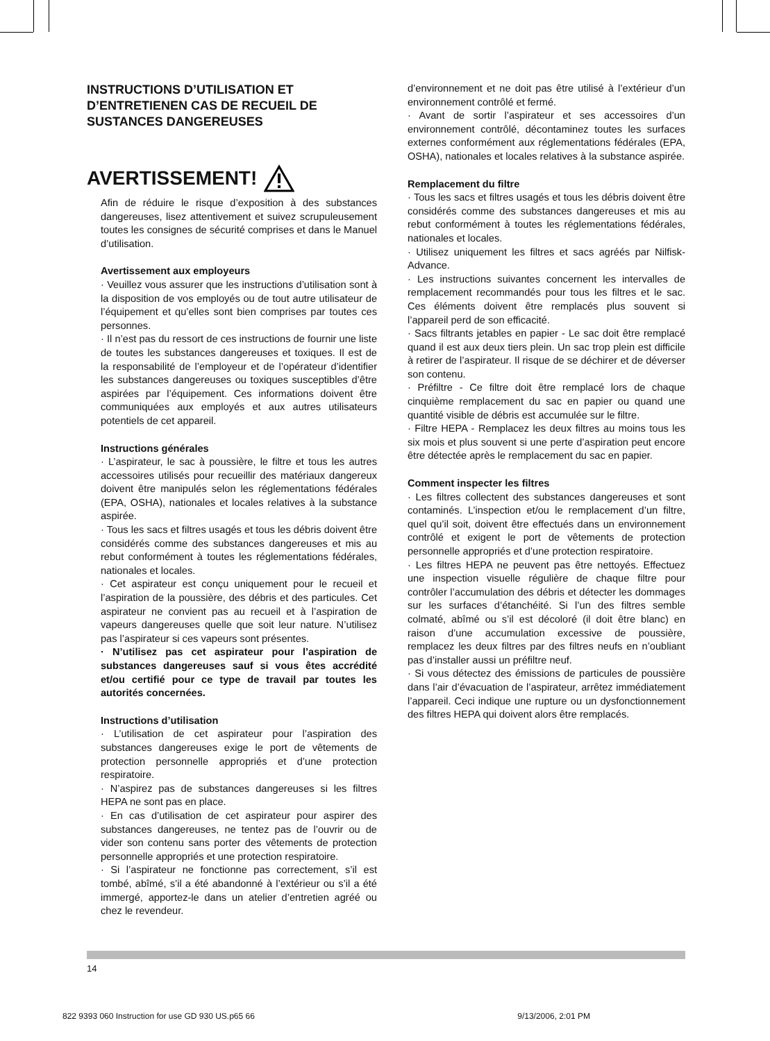INSTRUCTIONS D’UTILISATION ET D’ENTRETIENEN CAS DE RECUEIL DE SUSTANCES DANGEREUSES
AVERTISSEMENT!
Afin de réduire le risque d’exposition à des substances dangereuses, lisez attentivement et suivez scrupuleusement toutes les consignes de sécurité comprises et dans le Manuel d’utilisation.
Avertissement aux employeurs
· Veuillez vous assurer que les instructions d’utilisation sont à la disposition de vos employés ou de tout autre utilisateur de l’équipement et qu’elles sont bien comprises par toutes ces personnes.
· Il n’est pas du ressort de ces instructions de fournir une liste de toutes les substances dangereuses et toxiques. Il est de la responsabilité de l’employeur et de l’opérateur d’identifier les substances dangereuses ou toxiques susceptibles d’être aspirées par l’équipement. Ces informations doivent être communiquées aux employés et aux autres utilisateurs potentiels de cet appareil.
Instructions générales
· L’aspirateur, le sac à poussière, le filtre et tous les autres accessoires utilisés pour recueillir des matériaux dangereux doivent être manipulés selon les réglementations fédérales (EPA, OSHA), nationales et locales relatives à la substance aspirée.
· Tous les sacs et filtres usagés et tous les débris doivent être considérés comme des substances dangereuses et mis au rebut conformément à toutes les réglementations fédérales, nationales et locales.
· Cet aspirateur est conçu uniquement pour le recueil et l’aspiration de la poussière, des débris et des particules. Cet aspirateur ne convient pas au recueil et à l’aspiration de vapeurs dangereuses quelle que soit leur nature. N’utilisez pas l’aspirateur si ces vapeurs sont présentes.
· N’utilisez pas cet aspirateur pour l’aspiration de substances dangereuses sauf si vous êtes accrédité et/ou certifié pour ce type de travail par toutes les autorités concernées.
Instructions d’utilisation
· L’utilisation de cet aspirateur pour l’aspiration des substances dangereuses exige le port de vêtements de protection personnelle appropriés et d’une protection respiratoire.
· N’aspirez pas de substances dangereuses si les filtres HEPA ne sont pas en place.
· En cas d’utilisation de cet aspirateur pour aspirer des substances dangereuses, ne tentez pas de l’ouvrir ou de vider son contenu sans porter des vêtements de protection personnelle appropriés et une protection respiratoire.
· Si l’aspirateur ne fonctionne pas correctement, s’il est tombé, abîmé, s’il a été abandonné à l’extérieur ou s’il a été immergé, apportez-le dans un atelier d’entretien agréé ou chez le revendeur.
d’environnement et ne doit pas être utilisé à l’extérieur d’un environnement contrôlé et fermé.
· Avant de sortir l’aspirateur et ses accessoires d’un environnement contrôlé, décontaminez toutes les surfaces externes conformément aux réglementations fédérales (EPA, OSHA), nationales et locales relatives à la substance aspirée.
Remplacement du filtre
· Tous les sacs et filtres usagés et tous les débris doivent être considérés comme des substances dangereuses et mis au rebut conformément à toutes les réglementations fédérales, nationales et locales.
· Utilisez uniquement les filtres et sacs agréés par Nilfisk-Advance.
· Les instructions suivantes concernent les intervalles de remplacement recommandés pour tous les filtres et le sac. Ces éléments doivent être remplacés plus souvent si l’appareil perd de son efficacité.
· Sacs filtrants jetables en papier - Le sac doit être remplacé quand il est aux deux tiers plein. Un sac trop plein est difficile à retirer de l’aspirateur. Il risque de se déchirer et de déverser son contenu.
· Préfiltre - Ce filtre doit être remplacé lors de chaque cinquième remplacement du sac en papier ou quand une quantité visible de débris est accumulée sur le filtre.
· Filtre HEPA - Remplacez les deux filtres au moins tous les six mois et plus souvent si une perte d’aspiration peut encore être détectée après le remplacement du sac en papier.
Comment inspecter les filtres
· Les filtres collectent des substances dangereuses et sont contaminés. L’inspection et/ou le remplacement d’un filtre, quel qu’il soit, doivent être effectués dans un environnement contrôlé et exigent le port de vêtements de protection personnelle appropriés et d’une protection respiratoire.
· Les filtres HEPA ne peuvent pas être nettoyés. Effectuez une inspection visuelle régulière de chaque filtre pour contrôler l’accumulation des débris et détecter les dommages sur les surfaces d’étanchéité. Si l’un des filtres semble colmaté, abîmé ou s’il est décoloré (il doit être blanc) en raison d’une accumulation excessive de poussière, remplacez les deux filtres par des filtres neufs en n’oubliant pas d’installer aussi un préfiltre neuf.
· Si vous détectez des émissions de particules de poussière dans l’air d’évacuation de l’aspirateur, arrêtez immédiatement l’appareil. Ceci indique une rupture ou un dysfonctionnement des filtres HEPA qui doivent alors être remplacés.
14
822 9393 060 Instruction for use GD 930 US.p65 66 9/13/2006, 2:01 PM